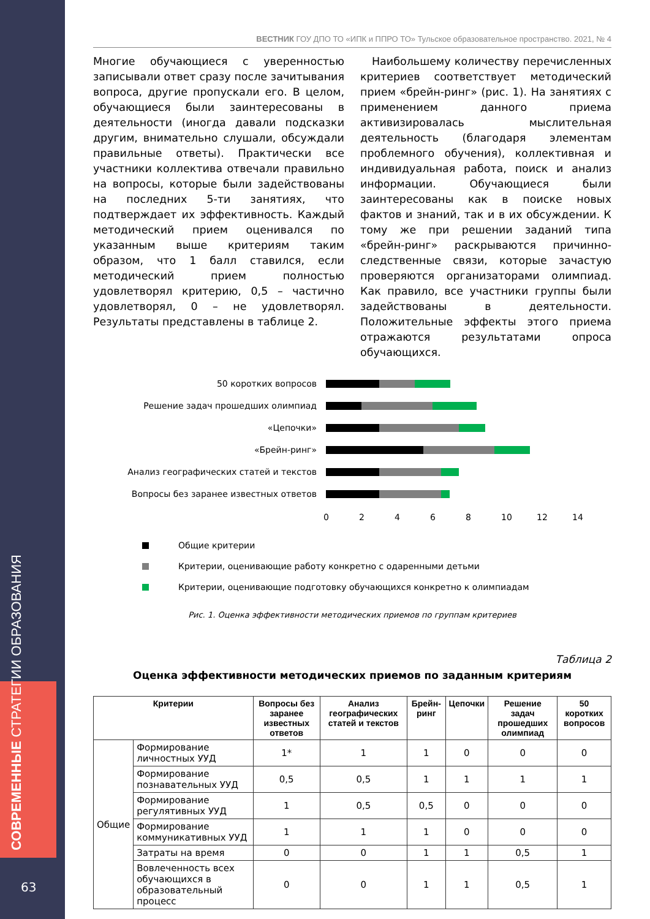СОВРЕМЕННЫЕ СТРАТЕГИИ ОБРАЗОВАНИЯ
63
ВЕСТНИК ГОУ ДПО ТО «ИПК и ППРО ТО» Тульское образовательное пространство. 2021, № 4
Многие обучающиеся с уверенностью записывали ответ сразу после зачитывания вопроса, другие пропускали его. В целом, обучающиеся были заинтересованы в деятельности (иногда давали подсказки другим, внимательно слушали, обсуждали правильные ответы). Практически все участники коллектива отвечали правильно на вопросы, которые были задействованы на последних 5-ти занятиях, что подтверждает их эффективность. Каждый методический прием оценивался по указанным выше критериям таким образом, что 1 балл ставился, если методический прием полностью удовлетворял критерию, 0,5 – частично удовлетворял, 0 – не удовлетворял. Результаты представлены в таблице 2.
Наибольшему количеству перечисленных критериев соответствует методический прием «брейн-ринг» (рис. 1). На занятиях с применением данного приема активизировалась мыслительная деятельность (благодаря элементам проблемного обучения), коллективная и индивидуальная работа, поиск и анализ информации. Обучающиеся были заинтересованы как в поиске новых фактов и знаний, так и в их обсуждении. К тому же при решении заданий типа «брейн-ринг» раскрываются причинно-следственные связи, которые зачастую проверяются организаторами олимпиад. Как правило, все участники группы были задействованы в деятельности. Положительные эффекты этого приема отражаются результатами опроса обучающихся.
50 коротких вопросов
Решение задач прошедших олимпиад
«Цепочки»
«Брейн-ринг»
Анализ географических статей и текстов
Вопросы без заранее известных ответов
02468 10 12 14
Общие критерии
Критерии, оценивающие работу конкретно с одаренными детьми
Критерии, оценивающие подготовку обучающихся конкретно к олимпиадам
Рис. 1. Оценка эффективности методических приемов по группам критериев
Таблица 2
Оценка эффективности методических приемов по заданным критериям
| Критерии | | Вопросы без заранее известных ответов | Анализ географических статей и текстов | Брейн-ринг | Цепочки | Решение задач прошедших олимпиад | 50 коротких вопросов |
| --- | --- | --- | --- | --- | --- | --- | --- |
| Общие | Формирование личностных УУД | 1* | 1 | 1 | 0 | 0 | 0 |
| | Формирование познавательных УУД | 0,5 | 0,5 | 1 | 1 | 1 | 1 |
| | Формирование регулятивных УУД | 1 | 0,5 | 0,5 | 0 | 0 | 0 |
| | Формирование коммуникативных УУД | 1 | 1 | 1 | 0 | 0 | 0 |
| | Затраты на время | 0 | 0 | 1 | 1 | 0,5 | 1 |
| | Вовлеченность всех обучающихся в образовательный процесс | 0 | 0 | 1 | 1 | 0,5 | 1 |